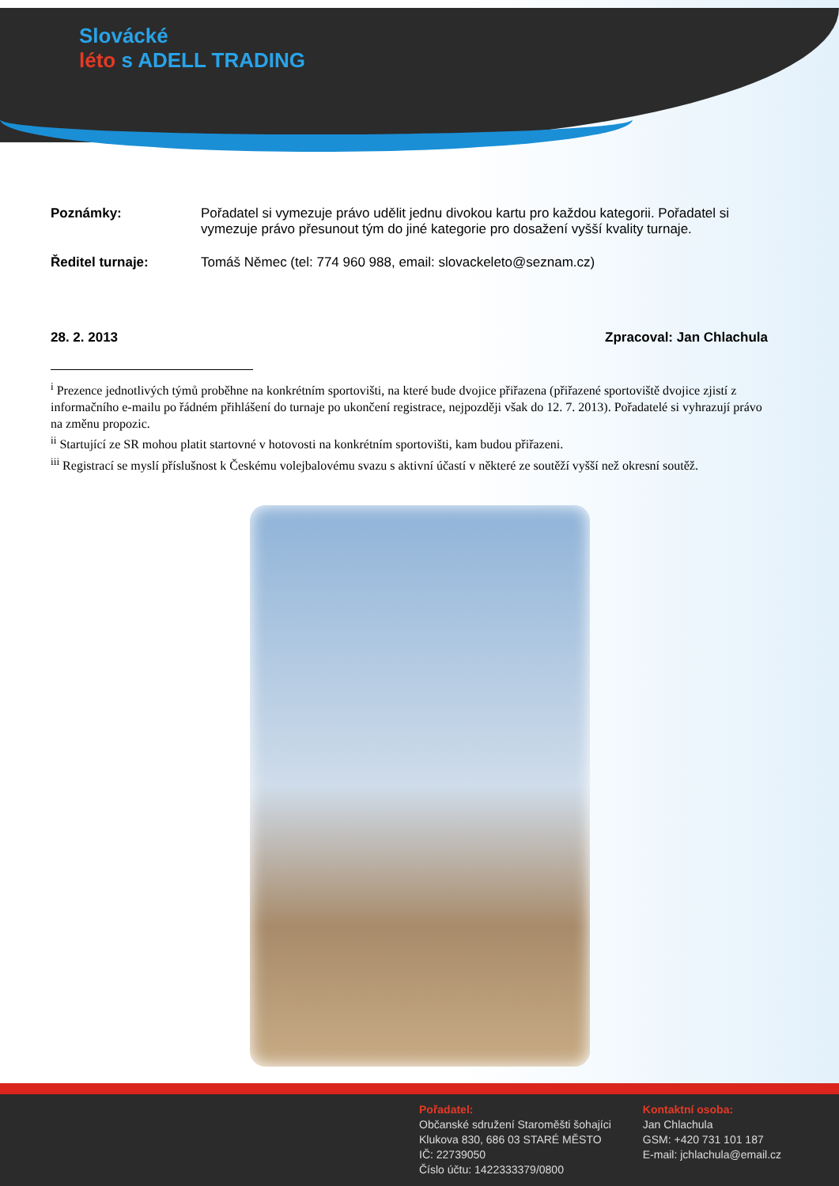Slovácké
léto s ADELL TRADING
Poznámky: Pořadatel si vymezuje právo udělit jednu divokou kartu pro každou kategorii. Pořadatel si vymezuje právo přesunout tým do jiné kategorie pro dosažení vyšší kvality turnaje.
Ředitel turnaje: Tomáš Němec (tel: 774 960 988, email: slovackeleto@seznam.cz)
28. 2. 2013 Zpracoval: Jan Chlachula
<sup>i</sup> Prezence jednotlivých týmů proběhne na konkrétním sportovišti, na které bude dvojice přiřazena (přiřazené sportoviště dvojice zjistí z informačního e-mailu po řádném přihlášení do turnaje po ukončení registrace, nejpozději však do 12. 7. 2013). Pořadatelé si vyhrazují právo na změnu propozic.
<sup>ii</sup> Startující ze SR mohou platit startovné v hotovosti na konkrétním sportovišti, kam budou přiřazeni.
<sup>iii</sup> Registrací se myslí příslušnost k Českému volejbalovému svazu s aktivní účastí v některé ze soutěží vyšší než okresní soutěž.
Pořadatel:
Občanské sdružení Staroměšti šohajíci
Klukova 830, 686 03 STARÉ MĚSTO
IČ: 22739050
Číslo účtu: 1422333379/0800
Kontaktní osoba:
Jan Chlachula
GSM: +420 731 101 187
E-mail: jchlachula@email.cz